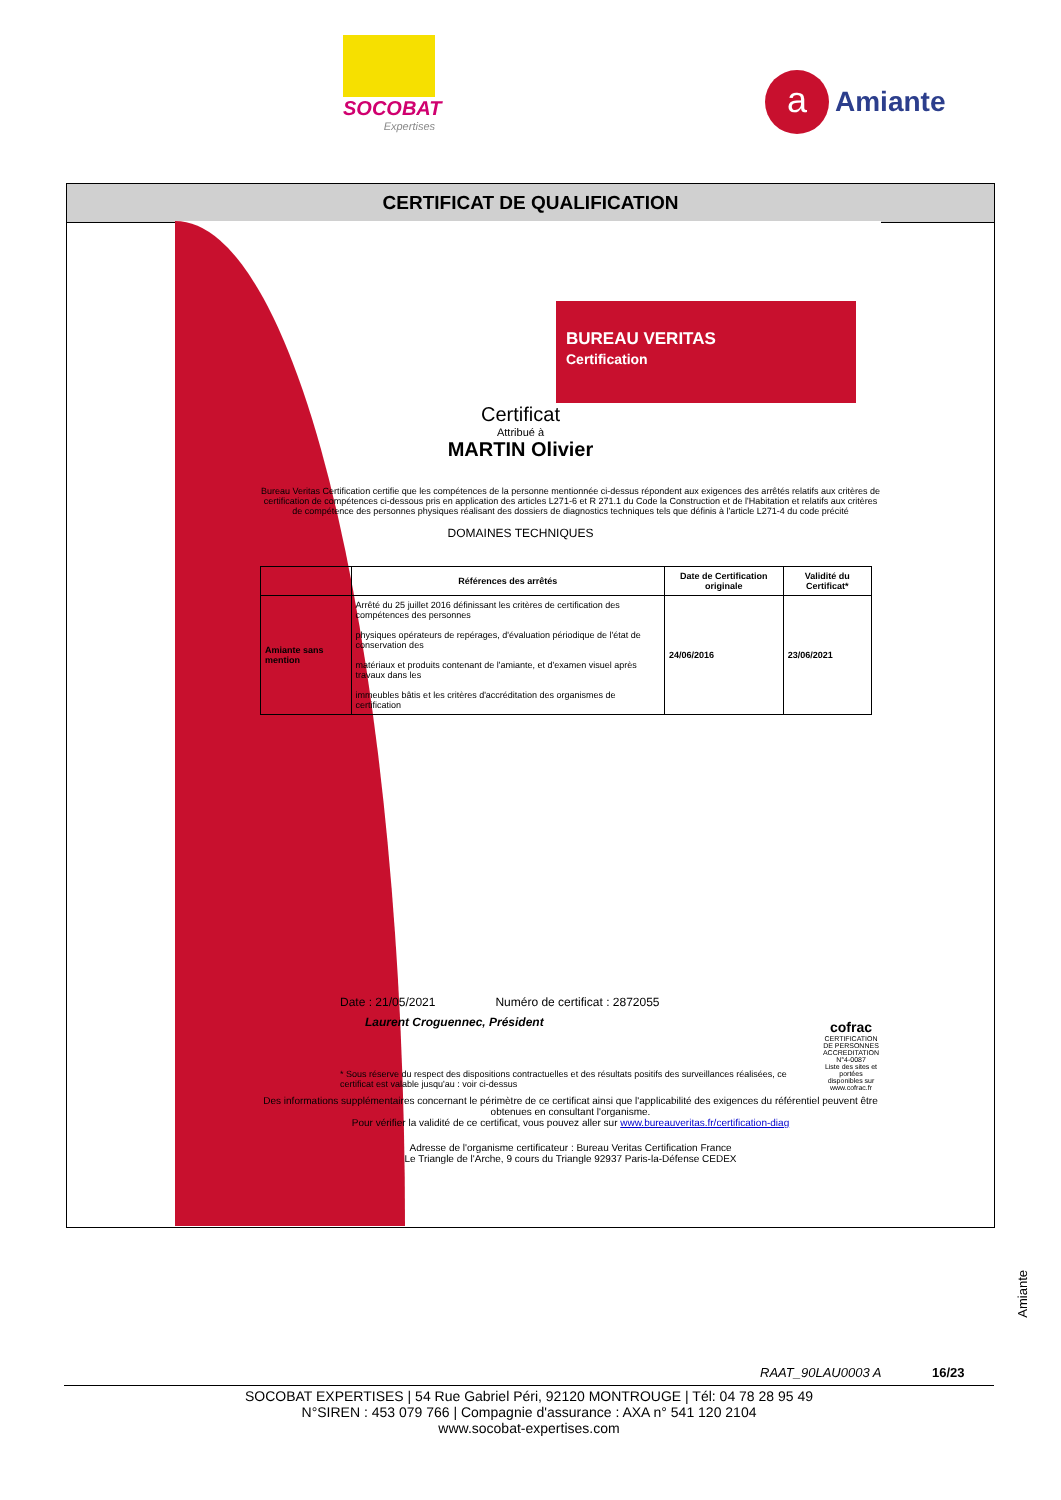SOCOBAT
Expertises
a
Amiante
CERTIFICAT DE QUALIFICATION
BUREAU VERITAS
Certification
Certificat
Attribué à
MARTIN Olivier
Bureau Veritas Certification certifie que les compétences de la personne mentionnée ci-dessus répondent aux exigences des arrêtés relatifs aux critères de certification de compétences ci-dessous pris en application des articles L271-6 et R 271.1 du Code la Construction et de l'Habitation et relatifs aux critères de compétence des personnes physiques réalisant des dossiers de diagnostics techniques tels que définis à l'article L271-4 du code précité
DOMAINES TECHNIQUES
| | Références des arrêtés | Date de Certification originale | Validité du Certificat* |
| --- | --- | --- | --- |
| Amiante sans mention | Arrêté du 25 juillet 2016 définissant les critères de certification des compétences des personnes physiques opérateurs de repérages, d'évaluation périodique de l'état de conservation des matériaux et produits contenant de l'amiante, et d'examen visuel après travaux dans les immeubles bâtis et les critères d'accréditation des organismes de certification | 24/06/2016 | 23/06/2021 |
Date : 21/05/2021 Numéro de certificat : 2872055
Laurent Croguennec, Président
cofrac
CERTIFICATION DE PERSONNES
ACCREDITATION N°4-0087
Liste des sites et portées disponibles sur www.cofrac.fr
* Sous réserve du respect des dispositions contractuelles et des résultats positifs des surveillances réalisées, ce certificat est valable jusqu'au : voir ci-dessus
Des informations supplémentaires concernant le périmètre de ce certificat ainsi que l'applicabilité des exigences du référentiel peuvent être obtenues en consultant l'organisme.
Pour vérifier la validité de ce certificat, vous pouvez aller sur www.bureauveritas.fr/certification-diag
Adresse de l'organisme certificateur : Bureau Veritas Certification France
Le Triangle de l'Arche, 9 cours du Triangle 92937 Paris-la-Défense CEDEX
Amiante
RAAT_90LAU0003 A 16/23
SOCOBAT EXPERTISES | 54 Rue Gabriel Péri, 92120 MONTROUGE | Tél: 04 78 28 95 49
N°SIREN : 453 079 766 | Compagnie d'assurance : AXA n° 541 120 2104
www.socobat-expertises.com